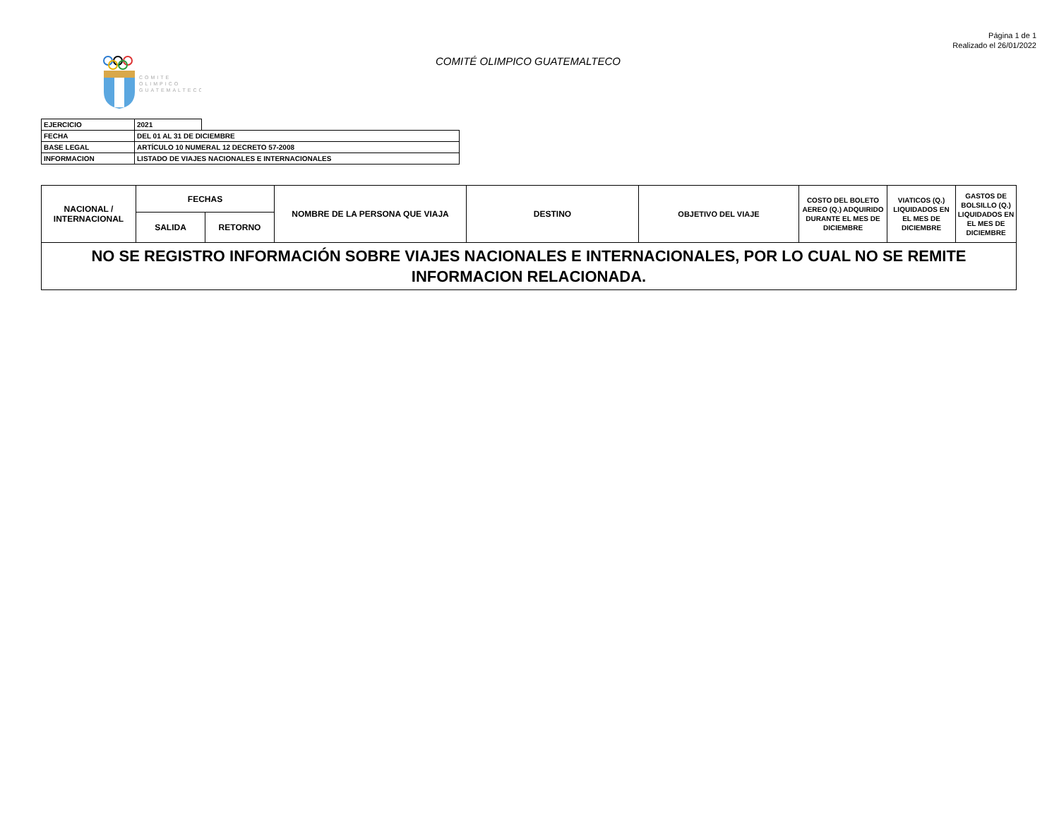Página 1 de 1
Realizado el 26/01/2022
COMITÉ OLIMPICO GUATEMALTECO
COMITE
OLIMPICO
GUATEMALTECO
| EJERCICIO | 2021 | |
| FECHA | DEL 01 AL 31 DE DICIEMBRE | |
| BASE LEGAL | ARTÍCULO 10 NUMERAL 12 DECRETO 57-2008 | |
| INFORMACION | LISTADO DE VIAJES NACIONALES E INTERNACIONALES | |
| NACIONAL / INTERNACIONAL | FECHAS | | NOMBRE DE LA PERSONA QUE VIAJA | DESTINO | OBJETIVO DEL VIAJE | COSTO DEL BOLETO AEREO (Q.) ADQUIRIDO DURANTE EL MES DE DICIEMBRE | VIATICOS (Q.) LIQUIDADOS EN EL MES DE DICIEMBRE | GASTOS DE BOLSILLO (Q.) LIQUIDADOS EN EL MES DE DICIEMBRE |
| --- | --- | --- | --- | --- | --- | --- | --- | --- |
| | SALIDA | RETORNO | | | | | | |
| NO SE REGISTRO INFORMACIÓN SOBRE VIAJES NACIONALES E INTERNACIONALES, POR LO CUAL NO SE REMITE INFORMACION RELACIONADA. | | | | | | | | |